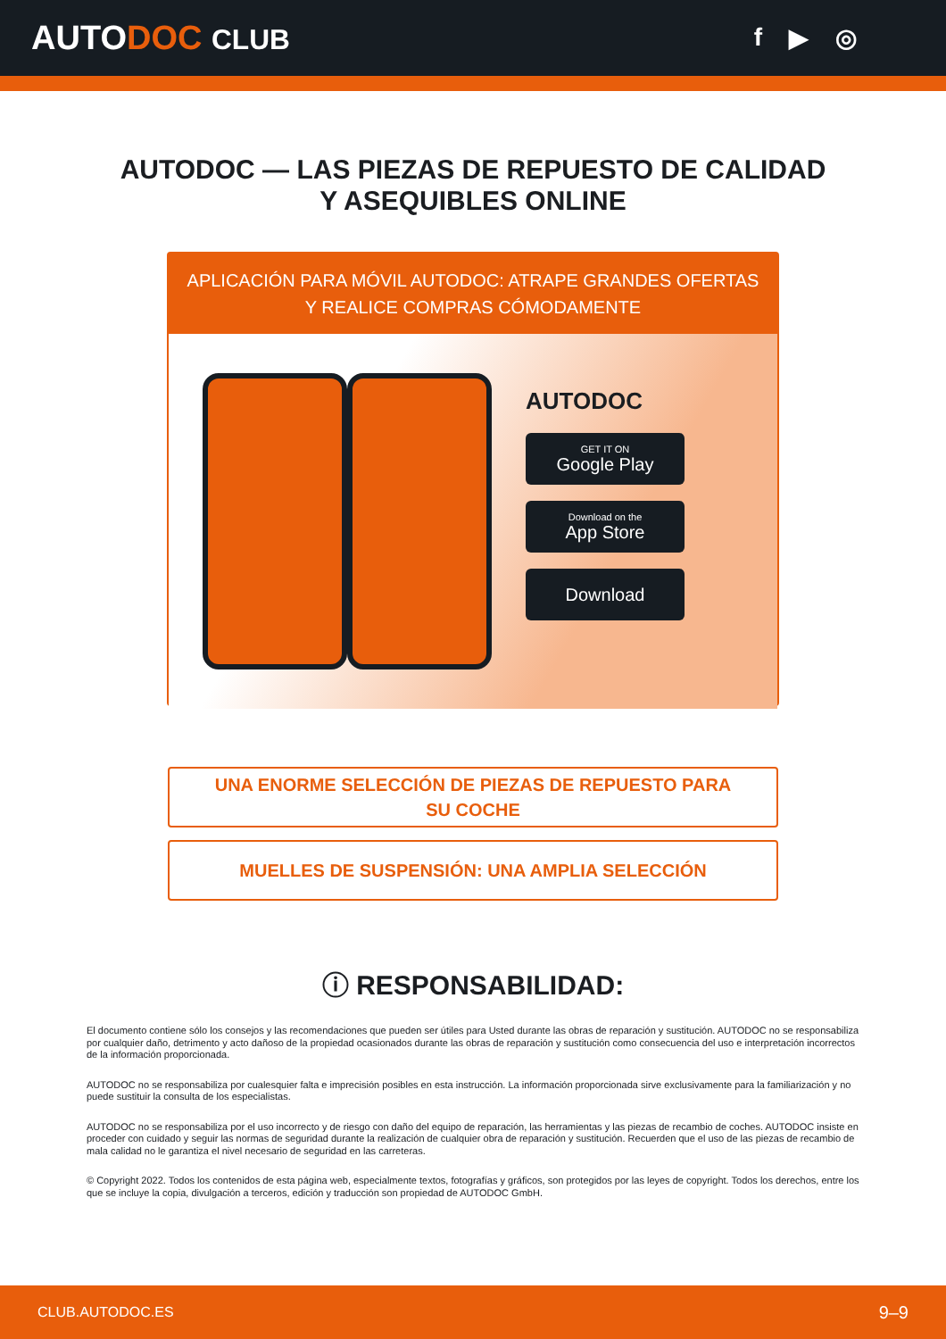AUTODOC CLUB f ▶ ◎
AUTODOC — LAS PIEZAS DE REPUESTO DE CALIDAD
Y ASEQUIBLES ONLINE
APLICACIÓN PARA MÓVIL AUTODOC: ATRAPE GRANDES OFERTAS
Y REALICE COMPRAS CÓMODAMENTE
AUTODOC
GET IT ON
Google Play
Download on the
App Store
Download
UNA ENORME SELECCIÓN DE PIEZAS DE REPUESTO PARA
SU COCHE
MUELLES DE SUSPENSIÓN: UNA AMPLIA SELECCIÓN
ⓘ RESPONSABILIDAD:
El documento contiene sólo los consejos y las recomendaciones que pueden ser útiles para Usted durante las obras de reparación y sustitución. AUTODOC no se responsabiliza por cualquier daño, detrimento y acto dañoso de la propiedad ocasionados durante las obras de reparación y sustitución como consecuencia del uso e interpretación incorrectos de la información proporcionada.
AUTODOC no se responsabiliza por cualesquier falta e imprecisión posibles en esta instrucción. La información proporcionada sirve exclusivamente para la familiarización y no puede sustituir la consulta de los especialistas.
AUTODOC no se responsabiliza por el uso incorrecto y de riesgo con daño del equipo de reparación, las herramientas y las piezas de recambio de coches. AUTODOC insiste en proceder con cuidado y seguir las normas de seguridad durante la realización de cualquier obra de reparación y sustitución. Recuerden que el uso de las piezas de recambio de mala calidad no le garantiza el nivel necesario de seguridad en las carreteras.
© Copyright 2022. Todos los contenidos de esta página web, especialmente textos, fotografías y gráficos, son protegidos por las leyes de copyright. Todos los derechos, entre los que se incluye la copia, divulgación a terceros, edición y traducción son propiedad de AUTODOC GmbH.
CLUB.AUTODOC.ES 9–9